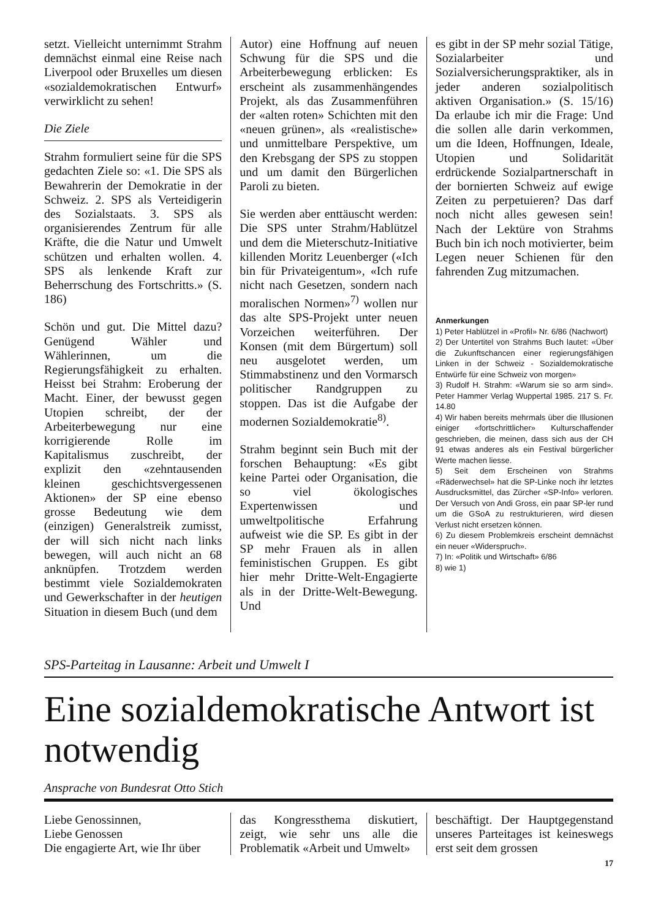setzt. Vielleicht unternimmt Strahm demnächst einmal eine Reise nach Liverpool oder Bruxelles um diesen «sozialdemokratischen Entwurf» verwirklicht zu sehen!
Die Ziele
Strahm formuliert seine für die SPS gedachten Ziele so: «1. Die SPS als Bewahrerin der Demokratie in der Schweiz. 2. SPS als Verteidigerin des Sozialstaats. 3. SPS als organisierendes Zentrum für alle Kräfte, die die Natur und Umwelt schützen und erhalten wollen. 4. SPS als lenkende Kraft zur Beherrschung des Fortschritts.» (S. 186)
Schön und gut. Die Mittel dazu? Genügend Wähler und Wählerinnen, um die Regierungsfähigkeit zu erhalten. Heisst bei Strahm: Eroberung der Macht. Einer, der bewusst gegen Utopien schreibt, der der Arbeiterbewegung nur eine korrigierende Rolle im Kapitalismus zuschreibt, der explizit den «zehntausenden kleinen geschichtsvergessenen Aktionen» der SP eine ebenso grosse Bedeutung wie dem (einzigen) Generalstreik zumisst, der will sich nicht nach links bewegen, will auch nicht an 68 anknüpfen. Trotzdem werden bestimmt viele Sozialdemokraten und Gewerkschafter in der heutigen Situation in diesem Buch (und dem
Autor) eine Hoffnung auf neuen Schwung für die SPS und die Arbeiterbewegung erblicken: Es erscheint als zusammenhängendes Projekt, als das Zusammenführen der «alten roten» Schichten mit den «neuen grünen», als «realistische» und unmittelbare Perspektive, um den Krebsgang der SPS zu stoppen und um damit den Bürgerlichen Paroli zu bieten.
Sie werden aber enttäuscht werden: Die SPS unter Strahm/Hablützel und dem die Mieterschutz-Initiative killenden Moritz Leuenberger («Ich bin für Privateigentum», «Ich rufe nicht nach Gesetzen, sondern nach moralischen Normen»<sup>7)</sup> wollen nur das alte SPS-Projekt unter neuen Vorzeichen weiterführen. Der Konsen (mit dem Bürgertum) soll neu ausgelotet werden, um Stimmabstinenz und den Vormarsch politischer Randgruppen zu stoppen. Das ist die Aufgabe der modernen Sozialdemokratie<sup>8)</sup>.
Strahm beginnt sein Buch mit der forschen Behauptung: «Es gibt keine Partei oder Organisation, die so viel ökologisches Expertenwissen und umweltpolitische Erfahrung aufweist wie die SP. Es gibt in der SP mehr Frauen als in allen feministischen Gruppen. Es gibt hier mehr Dritte-Welt-Engagierte als in der Dritte-Welt-Bewegung. Und
es gibt in der SP mehr sozial Tätige, Sozialarbeiter und Sozialversicherungspraktiker, als in jeder anderen sozialpolitisch aktiven Organisation.» (S. 15/16) Da erlaube ich mir die Frage: Und die sollen alle darin verkommen, um die Ideen, Hoffnungen, Ideale, Utopien und Solidarität erdrückende Sozialpartnerschaft in der bornierten Schweiz auf ewige Zeiten zu perpetuieren? Das darf noch nicht alles gewesen sein! Nach der Lektüre von Strahms Buch bin ich noch motivierter, beim Legen neuer Schienen für den fahrenden Zug mitzumachen.
Anmerkungen
1) Peter Hablützel in «Profil» Nr. 6/86 (Nachwort)
2) Der Untertitel von Strahms Buch lautet: «Über die Zukunftschancen einer regierungsfähigen Linken in der Schweiz - Sozialdemokratische Entwürfe für eine Schweiz von morgen»
3) Rudolf H. Strahm: «Warum sie so arm sind». Peter Hammer Verlag Wuppertal 1985. 217 S. Fr. 14.80
4) Wir haben bereits mehrmals über die Illusionen einiger «fortschrittlicher» Kulturschaffender geschrieben, die meinen, dass sich aus der CH 91 etwas anderes als ein Festival bürgerlicher Werte machen liesse.
5) Seit dem Erscheinen von Strahms «Räderwechsel» hat die SP-Linke noch ihr letztes Ausdrucksmittel, das Zürcher «SP-Info» verloren. Der Versuch von Andi Gross, ein paar SP-ler rund um die GSoA zu restrukturieren, wird diesen Verlust nicht ersetzen können.
6) Zu diesem Problemkreis erscheint demnächst ein neuer «Widerspruch».
7) In: «Politik und Wirtschaft» 6/86
8) wie 1)
SPS-Parteitag in Lausanne: Arbeit und Umwelt I
Eine sozialdemokratische Antwort ist notwendig
Ansprache von Bundesrat Otto Stich
Liebe Genossinnen,
Liebe Genossen
Die engagierte Art, wie Ihr über
das Kongressthema diskutiert, zeigt, wie sehr uns alle die Problematik «Arbeit und Umwelt»
beschäftigt. Der Hauptgegenstand unseres Parteitages ist keineswegs erst seit dem grossen
17